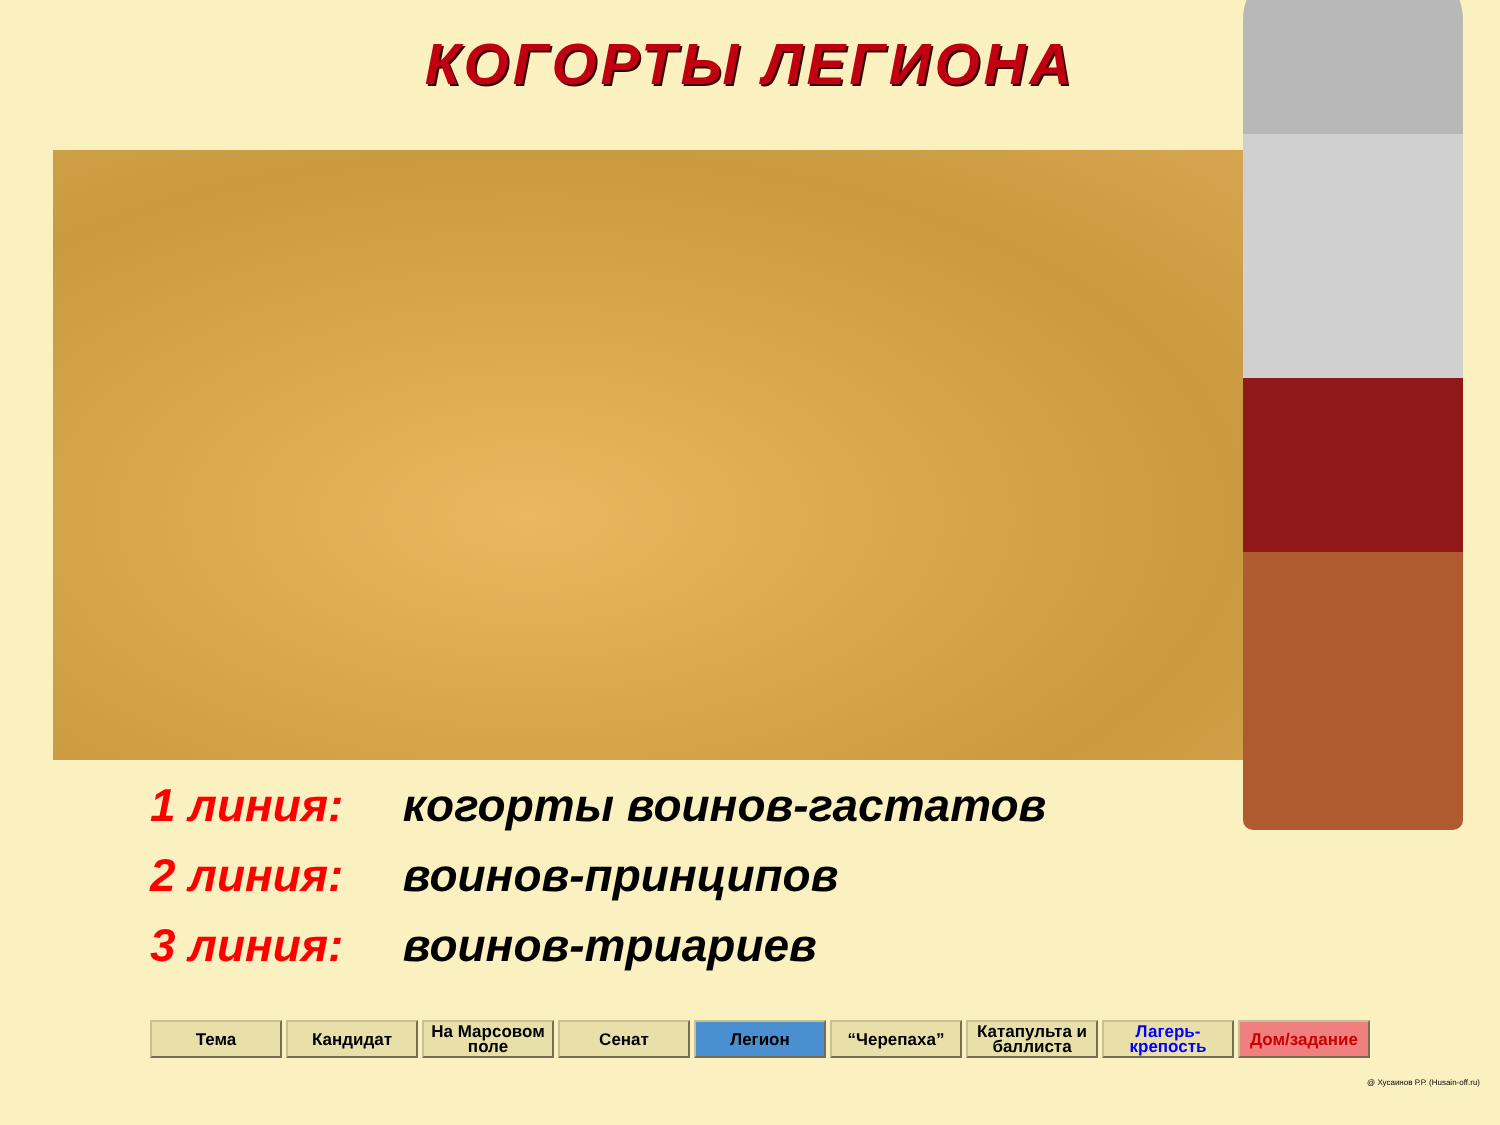КОГОРТЫ ЛЕГИОНА
1 линия: когорты воинов-гастатов
2 линия: воинов-принципов
3 линия: воинов-триариев
Тема Кандидат На Марсовом поле Сенат Легион “Черепаха” Катапульта и баллиста Лагерь-крепость Дом/задание
@ Хусаинов Р.Р. (Husain-off.ru)